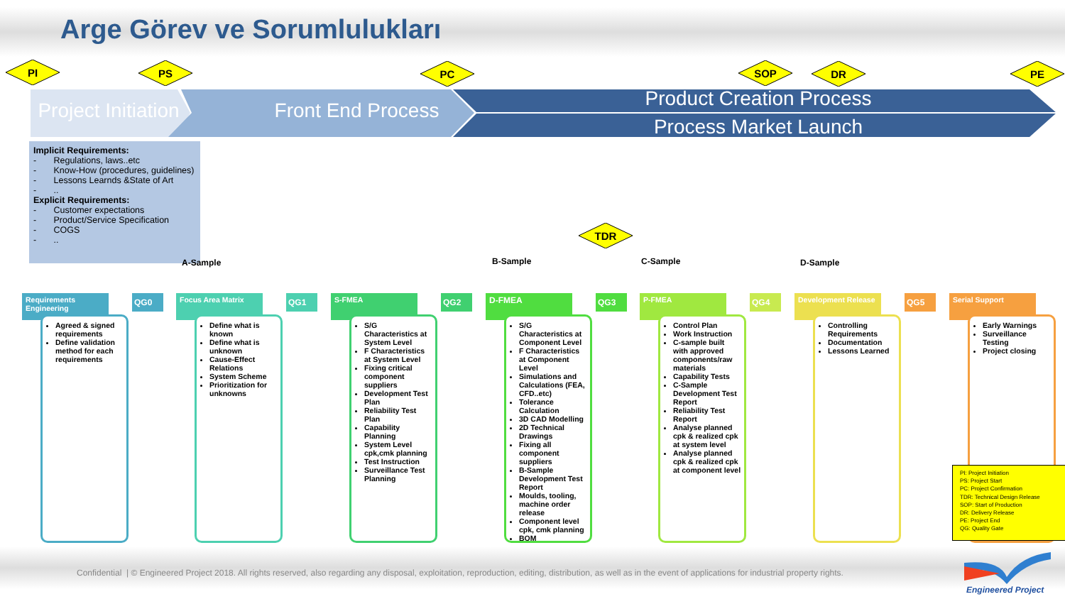Arge Görev ve Sorumlulukları
PI PS PC SOP DR PE
Project Initiation
Front End Process
Product Creation Process
Process Market Launch
Implicit Requirements:
- Regulations, laws..etc
- Know-How (procedures, guidelines)
- Lessons Learnds &State of Art
- ..
Explicit Requirements:
- Customer expectations
- Product/Service Specification
- COGS
- ..
TDR
A-Sample B-Sample C-Sample D-Sample
Requirements Engineering
QG0
Agreed & signed requirements
Define validation method for each requirements
Focus Area Matrix
QG1
Define what is known
Define what is unknown
Cause-Effect Relations
System Scheme
Prioritization for unknowns
S-FMEA
QG2
S/G Characteristics at System Level
F Characteristics at System Level
Fixing critical component suppliers
Development Test Plan
Reliability Test Plan
Capability Planning
System Level cpk,cmk planning
Test Instruction
Surveillance Test Planning
D-FMEA
QG3
S/G Characteristics at Component Level
F Characteristics at Component Level
Simulations and Calculations (FEA, CFD..etc)
Tolerance Calculation
3D CAD Modelling
2D Technical Drawings
Fixing all component suppliers
B-Sample Development Test Report
Moulds, tooling, machine order release
Component level cpk, cmk planning
BOM
P-FMEA
QG4
Control Plan
Work Instruction
C-sample built with approved components/raw materials
Capability Tests
C-Sample Development Test Report
Reliability Test Report
Analyse planned cpk & realized cpk at system level
Analyse planned cpk & realized cpk at component level
Development Release
QG5
Controlling Requirements
Documentation
Lessons Learned
Serial Support
Early Warnings
Surveillance Testing
Project closing
PI: Project Initiation
PS: Project Start
PC: Project Confirmation
TDR: Technical Design Release
SOP: Start of Production
DR: Delivery Release
PE: Project End
QG: Quality Gate
Confidential | © Engineered Project 2018. All rights reserved, also regarding any disposal, exploitation, reproduction, editing, distribution, as well as in the event of applications for industrial property rights.
Engineered Project